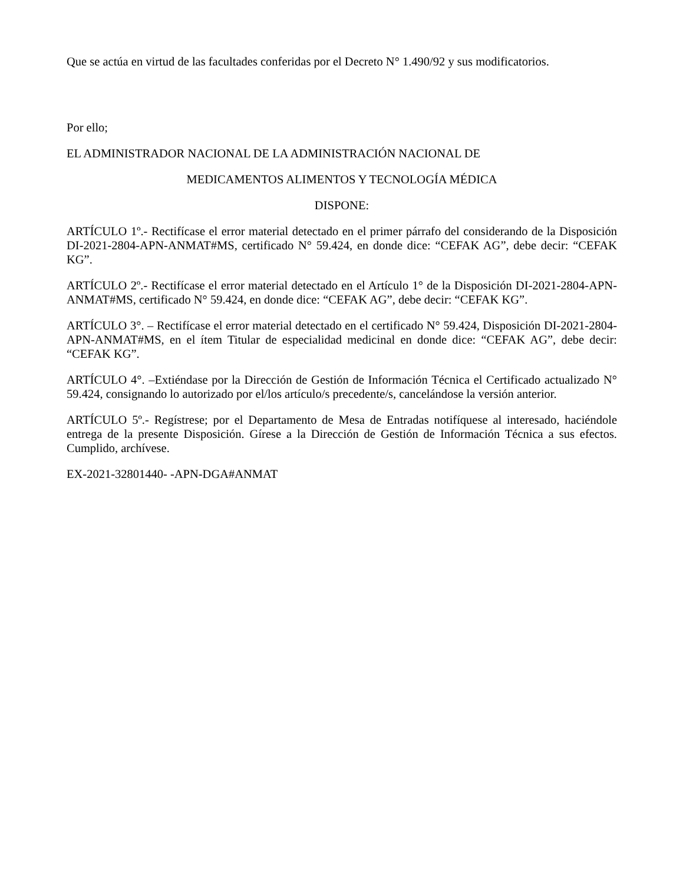Que se actúa en virtud de las facultades conferidas por el Decreto N° 1.490/92 y sus modificatorios.
Por ello;
EL ADMINISTRADOR NACIONAL DE LA ADMINISTRACIÓN NACIONAL DE
MEDICAMENTOS ALIMENTOS Y TECNOLOGÍA MÉDICA
DISPONE:
ARTÍCULO 1º.- Rectifícase el error material detectado en el primer párrafo del considerando de la Disposición DI-2021-2804-APN-ANMAT#MS, certificado N° 59.424, en donde dice: “CEFAK AG”, debe decir: “CEFAK KG”.
ARTÍCULO 2º.- Rectifícase el error material detectado en el Artículo 1° de la Disposición DI-2021-2804-APN-ANMAT#MS, certificado N° 59.424, en donde dice: “CEFAK AG”, debe decir: “CEFAK KG”.
ARTÍCULO 3°. – Rectifícase el error material detectado en el certificado N° 59.424, Disposición DI-2021-2804-APN-ANMAT#MS, en el ítem Titular de especialidad medicinal en donde dice: “CEFAK AG”, debe decir: “CEFAK KG”.
ARTÍCULO 4°. –Extiéndase por la Dirección de Gestión de Información Técnica el Certificado actualizado N° 59.424, consignando lo autorizado por el/los artículo/s precedente/s, cancelándose la versión anterior.
ARTÍCULO 5º.- Regístrese; por el Departamento de Mesa de Entradas notifíquese al interesado, haciéndole entrega de la presente Disposición. Gírese a la Dirección de Gestión de Información Técnica a sus efectos. Cumplido, archívese.
EX-2021-32801440- -APN-DGA#ANMAT